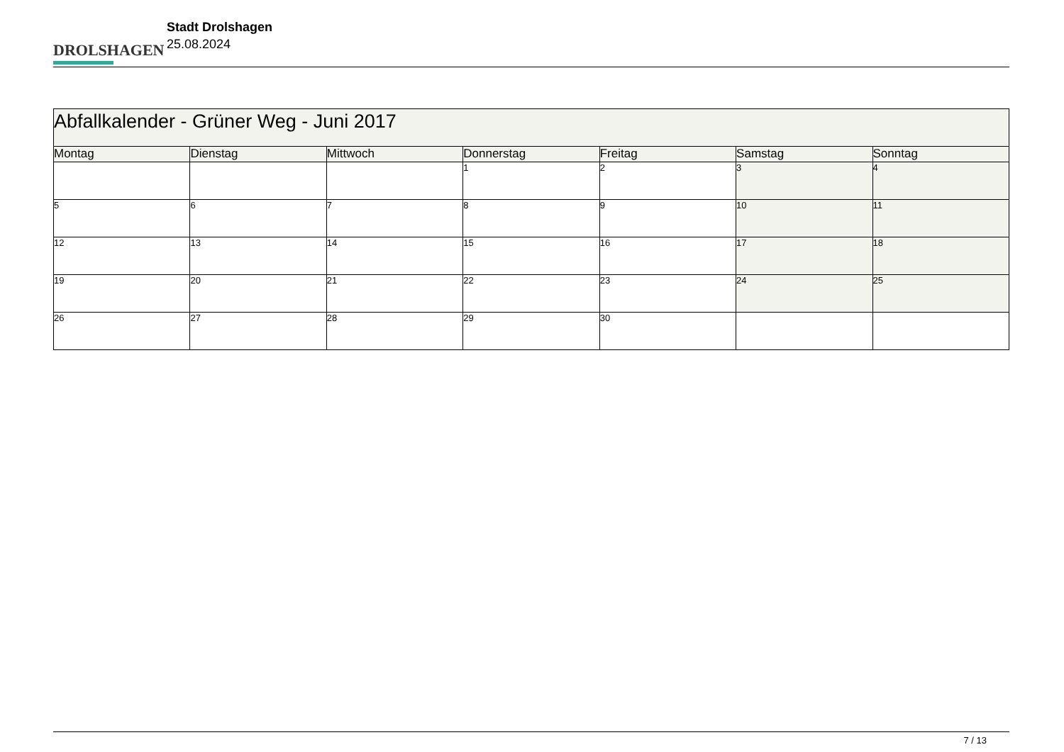DROLSHAGEN
Stadt Drolshagen
25.08.2024
| Abfallkalender - Grüner Weg - Juni 2017 | | | | | | |
| Montag | Dienstag | Mittwoch | Donnerstag | Freitag | Samstag | Sonntag |
| | | | 1 | 2 | 3 | 4 |
| 5 | 6 | 7 | 8 | 9 | 10 | 11 |
| 12 | 13 | 14 | 15 | 16 | 17 | 18 |
| 19 | 20 | 21 | 22 | 23 | 24 | 25 |
| 26 | 27 | 28 | 29 | 30 | | |
7 / 13